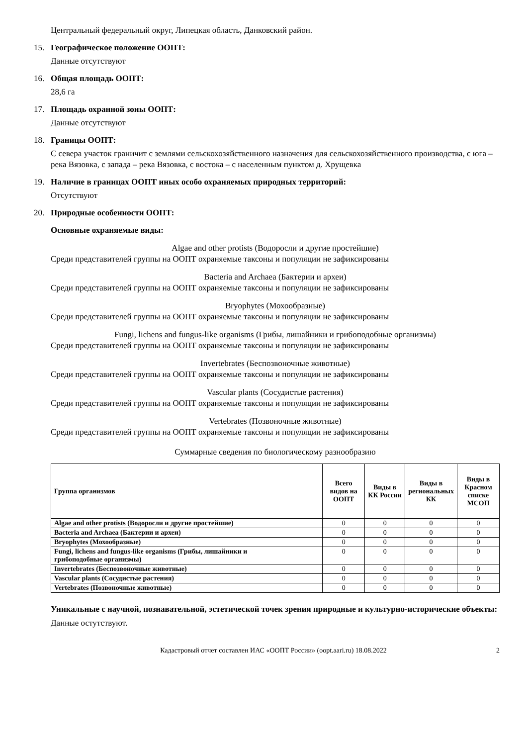Центральный федеральный округ, Липецкая область, Данковский район.
15. Географическое положение ООПТ:
Данные отсутствуют
16. Общая площадь ООПТ:
28,6 га
17. Площадь охранной зоны ООПТ:
Данные отсутствуют
18. Границы ООПТ:
С севера участок граничит с землями сельскохозяйственного назначения для сельскохозяйственного производства, с юга – река Вязовка, с запада – река Вязовка, с востока – с населенным пунктом д. Хрущевка
19. Наличие в границах ООПТ иных особо охраняемых природных территорий:
Отсутствуют
20. Природные особенности ООПТ:
Основные охраняемые виды:
Algae and other protists (Водоросли и другие простейшие)
Среди представителей группы на ООПТ охраняемые таксоны и популяции не зафиксированы
Bacteria and Archaea (Бактерии и археи)
Среди представителей группы на ООПТ охраняемые таксоны и популяции не зафиксированы
Bryophytes (Мохообразные)
Среди представителей группы на ООПТ охраняемые таксоны и популяции не зафиксированы
Fungi, lichens and fungus-like organisms (Грибы, лишайники и грибоподобные организмы)
Среди представителей группы на ООПТ охраняемые таксоны и популяции не зафиксированы
Invertebrates (Беспозвоночные животные)
Среди представителей группы на ООПТ охраняемые таксоны и популяции не зафиксированы
Vascular plants (Сосудистые растения)
Среди представителей группы на ООПТ охраняемые таксоны и популяции не зафиксированы
Vertebrates (Позвоночные животные)
Среди представителей группы на ООПТ охраняемые таксоны и популяции не зафиксированы
Суммарные сведения по биологическому разнообразию
| Группа организмов | Всего видов на ООПТ | Виды в КК России | Виды в региональных КК | Виды в Красном списке МСОП |
| --- | --- | --- | --- | --- |
| Algae and other protists (Водоросли и другие простейшие) | 0 | 0 | 0 | 0 |
| Bacteria and Archaea (Бактерии и археи) | 0 | 0 | 0 | 0 |
| Bryophytes (Мохообразные) | 0 | 0 | 0 | 0 |
| Fungi, lichens and fungus-like organisms (Грибы, лишайники и грибоподобные организмы) | 0 | 0 | 0 | 0 |
| Invertebrates (Беспозвоночные животные) | 0 | 0 | 0 | 0 |
| Vascular plants (Сосудистые растения) | 0 | 0 | 0 | 0 |
| Vertebrates (Позвоночные животные) | 0 | 0 | 0 | 0 |
Уникальные с научной, познавательной, эстетической точек зрения природные и культурно-исторические объекты:
Данные остутствуют.
Кадастровый отчет составлен ИАС «ООПТ России» (oopt.aari.ru) 18.08.2022 2